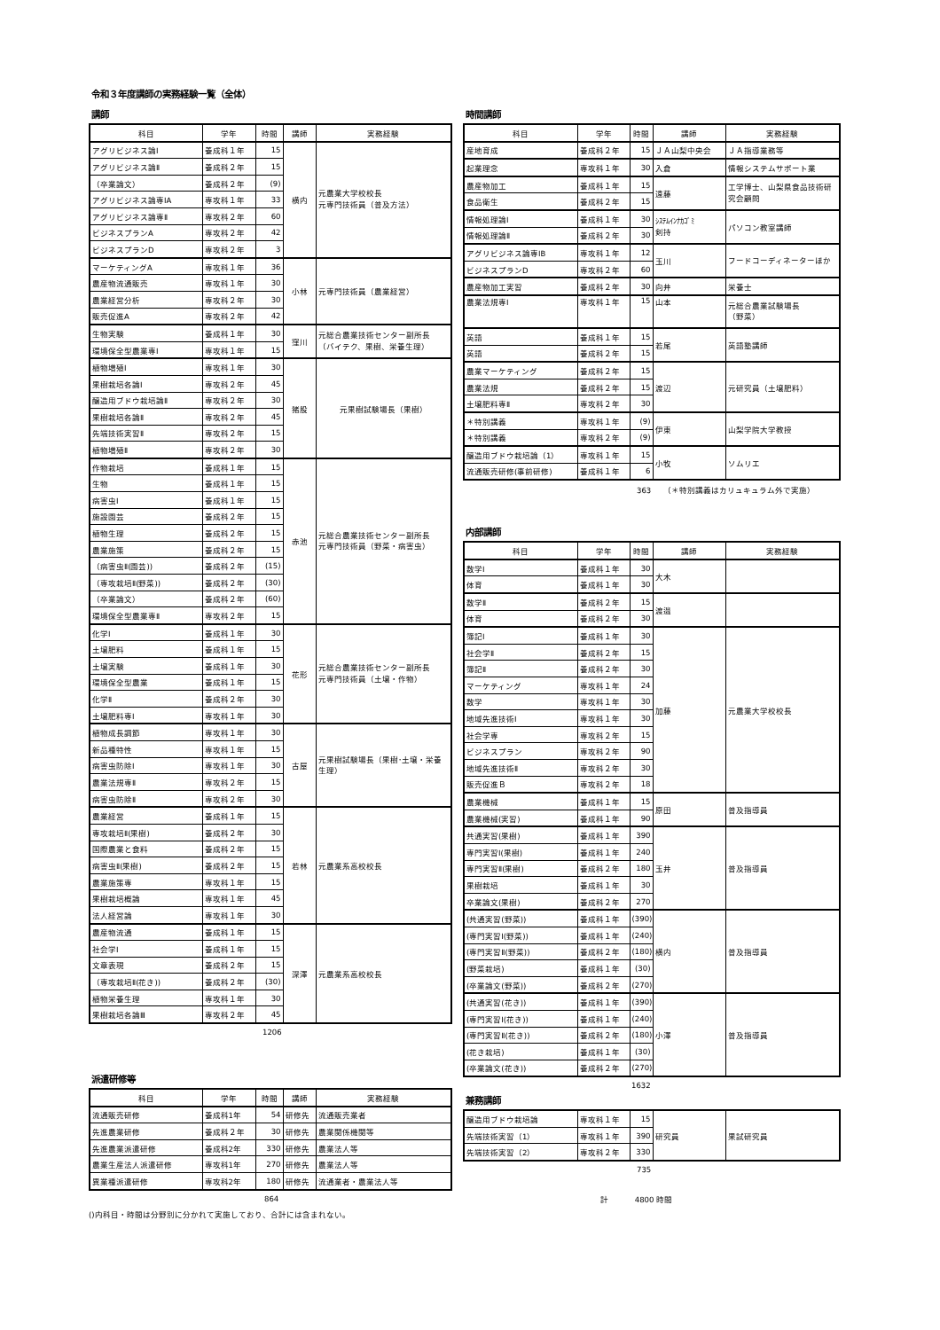令和３年度講師の実務経験一覧（全体）
講師
| 科目 | 学年 | 時間 | 講師 | 実務経験 |
| --- | --- | --- | --- | --- |
| アグリビジネス論Ⅰ | 養成科１年 | 15 | 横内 | 元農業大学校校長 元専門技術員（普及方法） |
| アグリビジネス論Ⅱ | 養成科２年 | 15 | | |
| （卒業論文） | 養成科２年 | (9) | | |
| アグリビジネス論専ⅠA | 専攻科１年 | 33 | | |
| アグリビジネス論専Ⅱ | 専攻科２年 | 60 | | |
| ビジネスプランA | 専攻科２年 | 42 | | |
| ビジネスプランD | 専攻科２年 | 3 | | |
| マーケティングA | 専攻科１年 | 36 | 小林 | 元専門技術員（農業経営） |
| 農産物流通販売 | 専攻科１年 | 30 | | |
| 農業経営分析 | 専攻科２年 | 30 | | |
| 販売促進A | 専攻科２年 | 42 | | |
| 生物実験 | 養成科１年 | 30 | 窪川 | 元総合農業技術センター副所長 （バイテク、果樹、栄養生理） |
| 環境保全型農業専Ⅰ | 専攻科１年 | 15 | | |
| 植物増殖Ⅰ | 専攻科１年 | 30 | 猪股 | 元果樹試験場長（果樹） |
| 果樹栽培各論Ⅰ | 専攻科２年 | 45 | | |
| 醸造用ブドウ栽培論Ⅱ | 専攻科２年 | 30 | | |
| 果樹栽培各論Ⅱ | 専攻科２年 | 45 | | |
| 先端技術実習Ⅱ | 専攻科２年 | 15 | | |
| 植物増殖Ⅱ | 専攻科２年 | 30 | | |
| 作物栽培 | 養成科１年 | 15 | 赤池 | 元総合農業技術センター副所長 元専門技術員（野菜・病害虫） |
| 生物 | 養成科１年 | 15 | | |
| 病害虫Ⅰ | 養成科１年 | 15 | | |
| 施設園芸 | 養成科２年 | 15 | | |
| 植物生理 | 養成科２年 | 15 | | |
| 農業施策 | 養成科２年 | 15 | | |
| （病害虫Ⅱ(園芸)) | 養成科２年 | (15) | | |
| （専攻栽培Ⅱ(野菜)) | 養成科２年 | (30) | | |
| （卒業論文） | 養成科２年 | (60) | | |
| 環境保全型農業専Ⅱ | 専攻科２年 | 15 | | |
| 化学Ⅰ | 養成科１年 | 30 | 花形 | 元総合農業技術センター副所長 元専門技術員（土壌・作物） |
| 土壌肥料 | 養成科１年 | 15 | | |
| 土壌実験 | 養成科１年 | 30 | | |
| 環境保全型農業 | 養成科１年 | 15 | | |
| 化学Ⅱ | 養成科２年 | 30 | | |
| 土壌肥料専Ⅰ | 専攻科１年 | 30 | | |
| 植物成長調節 | 専攻科１年 | 30 | 古屋 | 元果樹試験場長（果樹･土壌・栄養生理） |
| 新品種特性 | 専攻科１年 | 15 | | |
| 病害虫防除Ⅰ | 専攻科１年 | 30 | | |
| 農業法規専Ⅱ | 専攻科２年 | 15 | | |
| 病害虫防除Ⅱ | 専攻科２年 | 30 | | |
| 農業経営 | 養成科１年 | 15 | 若林 | 元農業系高校校長 |
| 専攻栽培Ⅱ(果樹) | 養成科２年 | 30 | | |
| 国際農業と食料 | 養成科２年 | 15 | | |
| 病害虫Ⅱ(果樹) | 養成科２年 | 15 | | |
| 農業施策専 | 専攻科１年 | 15 | | |
| 果樹栽培概論 | 専攻科１年 | 45 | | |
| 法人経営論 | 専攻科１年 | 30 | | |
| 農産物流通 | 養成科１年 | 15 | 深澤 | 元農業系高校校長 |
| 社会学Ⅰ | 養成科１年 | 15 | | |
| 文章表現 | 養成科２年 | 15 | | |
| （専攻栽培Ⅱ(花き)) | 養成科２年 | (30) | | |
| 植物栄養生理 | 専攻科１年 | 30 | | |
| 果樹栽培各論Ⅲ | 専攻科２年 | 45 | | |
1206
派遣研修等
| 科目 | 学年 | 時間 | 講師 | 実務経験 |
| --- | --- | --- | --- | --- |
| 流通販売研修 | 養成科1年 | 54 | 研修先 | 流通販売業者 |
| 先進農業研修 | 養成科２年 | 30 | 研修先 | 農業関係機関等 |
| 先進農業派遣研修 | 養成科2年 | 330 | 研修先 | 農業法人等 |
| 農業生産法人派遣研修 | 専攻科1年 | 270 | 研修先 | 農業法人等 |
| 異業種派遣研修 | 専攻科2年 | 180 | 研修先 | 流通業者・農業法人等 |
864
()内科目・時間は分野別に分かれて実施しており、合計には含まれない。
時間講師
| 科目 | 学年 | 時間 | 講師 | 実務経験 |
| --- | --- | --- | --- | --- |
| 産地育成 | 養成科２年 | 15 | ＪＡ山梨中央会 | ＪＡ指導業務等 |
| 起業理念 | 専攻科１年 | 30 | 入倉 | 情報システムサポート業 |
| 農産物加工 | 養成科１年 | 15 | 遠藤 | 工学博士、山梨県食品技術研究会顧問 |
| 食品衛生 | 養成科２年 | 15 | | |
| 情報処理論Ⅰ | 養成科１年 | 30 | ｼｽﾃﾑｲﾝﾅｶｺﾞﾐ 剣持 | パソコン教室講師 |
| 情報処理論Ⅱ | 養成科２年 | 30 | | |
| アグリビジネス論専ⅠB | 専攻科１年 | 12 | 玉川 | フードコーディネーターほか |
| ビジネスプランD | 専攻科２年 | 60 | | |
| 農産物加工実習 | 養成科２年 | 30 | 向井 | 栄養士 |
| 農業法規専Ⅰ | 専攻科１年 | 15 | 山本 | 元総合農業試験場長 （野菜） |
| 英語 | 養成科１年 | 15 | 若尾 | 英語塾講師 |
| 英語 | 養成科２年 | 15 | | |
| 農業マーケティング | 養成科２年 | 15 | 渡辺 | 元研究員（土壌肥料） |
| 農業法規 | 養成科２年 | 15 | | |
| 土壌肥料専Ⅱ | 専攻科２年 | 30 | | |
| ＊特別講義 | 専攻科１年 | (9) | 伊東 | 山梨学院大学教授 |
| ＊特別講義 | 専攻科２年 | (9) | | |
| 醸造用ブドウ栽培論（1） | 専攻科１年 | 15 | 小牧 | ソムリエ |
| 流通販売研修(事前研修) | 養成科１年 | 6 | | |
363 （＊特別講義はカリュキュラム外で実施）
内部講師
| 科目 | 学年 | 時間 | 講師 | 実務経験 |
| --- | --- | --- | --- | --- |
| 数学Ⅰ | 養成科１年 | 30 | 大木 | |
| 体育 | 養成科１年 | 30 | | |
| 数学Ⅱ | 養成科２年 | 15 | 渡邉 | |
| 体育 | 養成科２年 | 30 | | |
| 簿記Ⅰ | 養成科１年 | 30 | 加藤 | 元農業大学校校長 |
| 社会学Ⅱ | 養成科２年 | 15 | | |
| 簿記Ⅱ | 養成科２年 | 30 | | |
| マーケティング | 専攻科１年 | 24 | | |
| 数学 | 専攻科１年 | 30 | | |
| 地域先進技術Ⅰ | 専攻科１年 | 30 | | |
| 社会学専 | 専攻科２年 | 15 | | |
| ビジネスプラン | 専攻科２年 | 90 | | |
| 地域先進技術Ⅱ | 専攻科２年 | 30 | | |
| 販売促進Ｂ | 専攻科２年 | 18 | | |
| 農業機械 | 養成科１年 | 15 | 原田 | 普及指導員 |
| 農業機械(実習) | 養成科１年 | 90 | | |
| 共通実習(果樹) | 養成科１年 | 390 | 玉井 | 普及指導員 |
| 専門実習Ⅰ(果樹) | 養成科１年 | 240 | | |
| 専門実習Ⅱ(果樹) | 養成科２年 | 180 | | |
| 果樹栽培 | 養成科１年 | 30 | | |
| 卒業論文(果樹) | 養成科２年 | 270 | | |
| (共通実習(野菜)) | 養成科１年 | (390) | 横内 | 普及指導員 |
| (専門実習Ⅰ(野菜)) | 養成科１年 | (240) | | |
| (専門実習Ⅱ(野菜)) | 養成科２年 | (180) | | |
| (野菜栽培) | 養成科１年 | (30) | | |
| (卒業論文(野菜)) | 養成科２年 | (270) | | |
| (共通実習(花き)) | 養成科１年 | (390) | 小澤 | 普及指導員 |
| (専門実習Ⅰ(花き)) | 養成科１年 | (240) | | |
| (専門実習Ⅱ(花き)) | 養成科２年 | (180) | | |
| (花き栽培) | 養成科１年 | (30) | | |
| (卒業論文(花き)) | 養成科２年 | (270) | | |
1632
兼務講師
| 醸造用ブドウ栽培論 | 専攻科１年 | 15 | 研究員 | 果試研究員 |
| 先端技術実習（1） | 専攻科１年 | 390 | | |
| 先端技術実習（2） | 専攻科２年 | 330 | | |
735
計 4800 時間